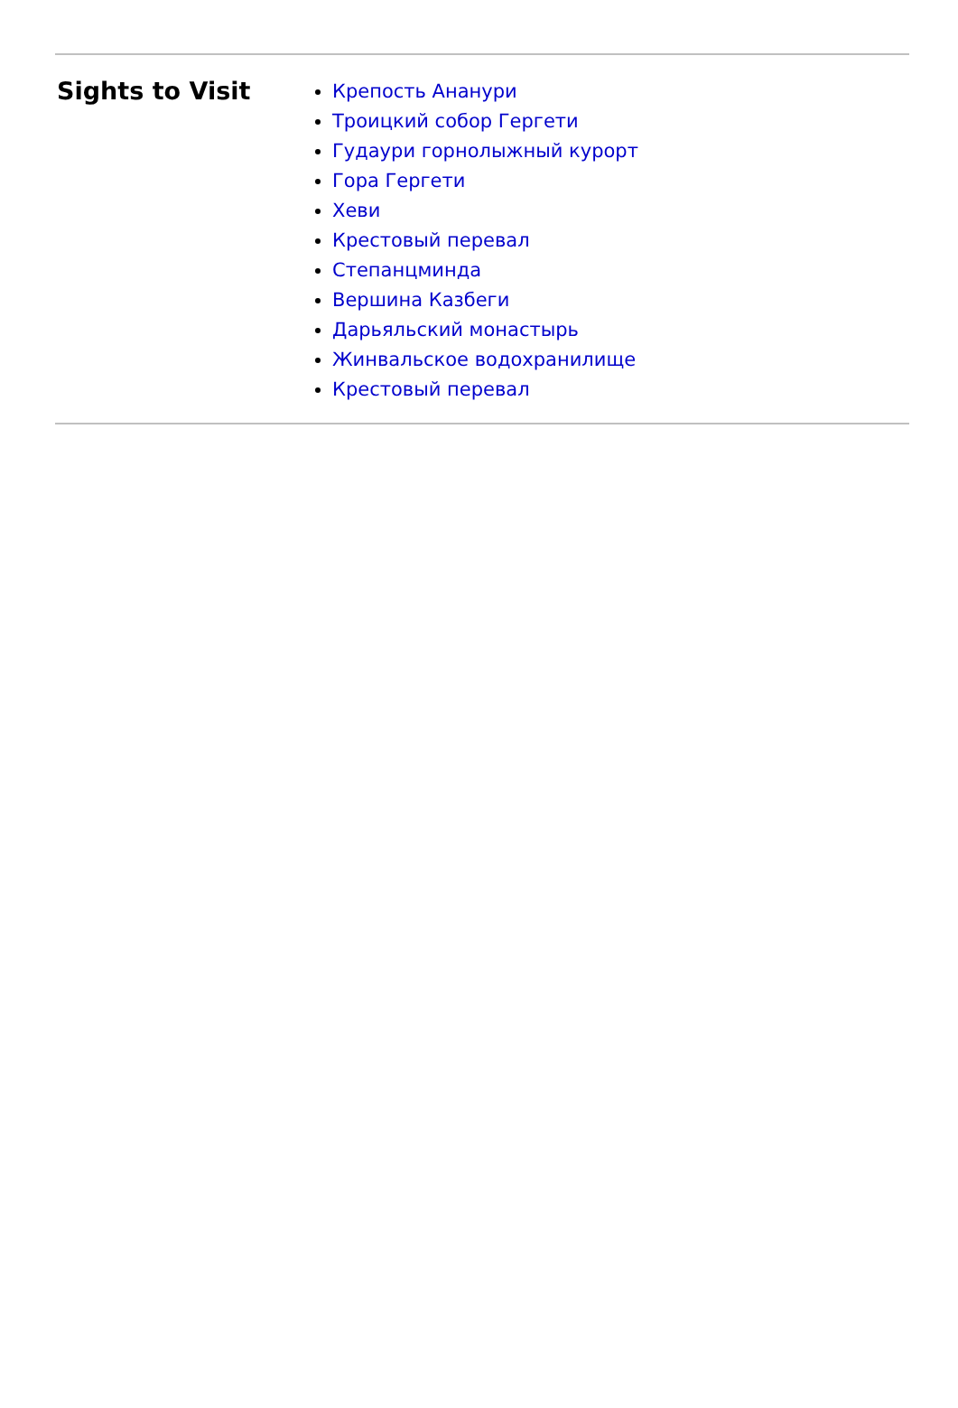Sights to Visit
Крепость Ананури
Троицкий собор Гергети
Гудаури горнолыжный курорт
Гора Гергети
Хеви
Крестовый перевал
Степанцминда
Вершина Казбеги
Дарьяльский монастырь
Жинвальское водохранилище
Крестовый перевал